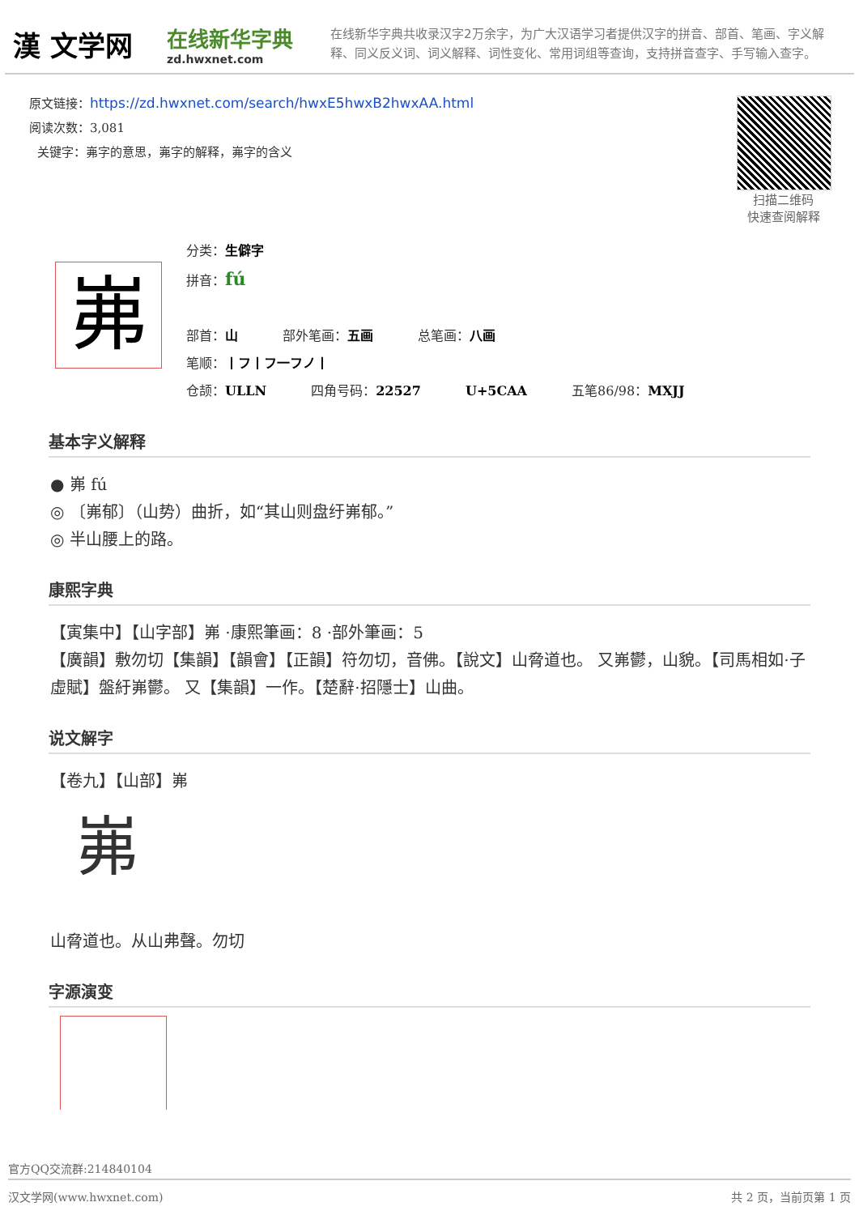漢 文学网
在线新华字典
zd.hwxnet.com
在线新华字典共收录汉字2万余字，为广大汉语学习者提供汉字的拼音、部首、笔画、字义解释、同义反义词、词义解释、词性变化、常用词组等查询，支持拼音查字、手写输入查字。
原文链接：https://zd.hwxnet.com/search/hwxE5hwxB2hwxAA.html
阅读次数：3,081
关键字：岪字的意思，岪字的解释，岪字的含义
扫描二维码
快速查阅解释
岪
分类：生僻字
拼音：fú
部首：山 部外笔画：五画 总笔画：八画
笔顺：丨フ丨フ一フノ丨
仓颉：ULLN 四角号码：22527 U+5CAA 五笔86/98：MXJJ
基本字义解释
● 岪 fú
◎ 〔岪郁〕（山势）曲折，如“其山则盘纡岪郁。”
◎ 半山腰上的路。
康熙字典
【寅集中】【山字部】岪 ·康熙筆画：8 ·部外筆画：5
【廣韻】敷勿切【集韻】【韻會】【正韻】符勿切，音佛。【說文】山脅道也。 又岪鬱，山貌。【司馬相如·子虛賦】盤紆岪鬱。 又【集韻】一作。【楚辭·招隱士】山曲。
说文解字
【卷九】【山部】岪
岪
山脅道也。从山弗聲。勿切
字源演变
官方QQ交流群:214840104
汉文学网(www.hwxnet.com) 共 2 页，当前页第 1 页